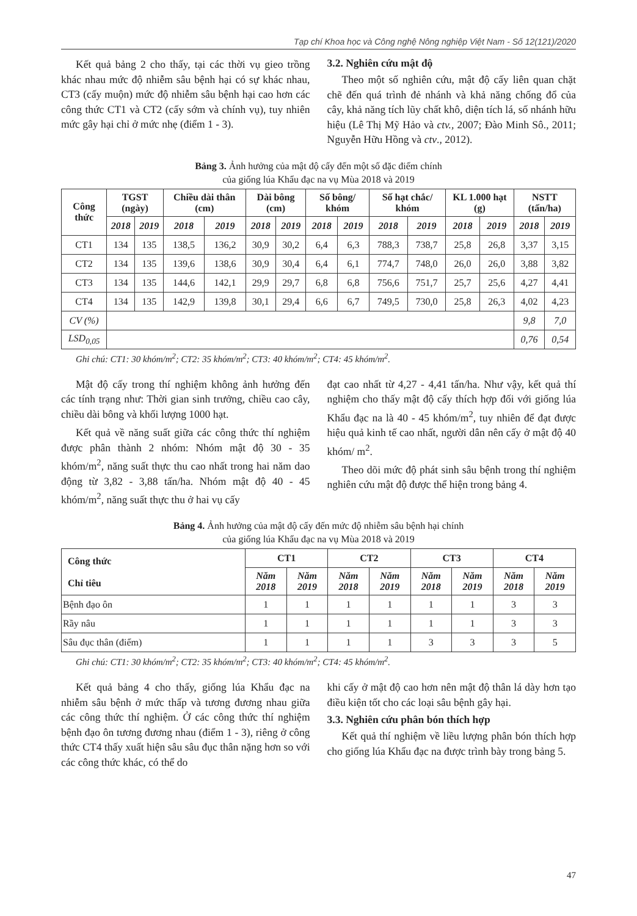Tạp chí Khoa học và Công nghệ Nông nghiệp Việt Nam - Số 12(121)/2020
Kết quả bảng 2 cho thấy, tại các thời vụ gieo trồng khác nhau mức độ nhiễm sâu bệnh hại có sự khác nhau, CT3 (cấy muộn) mức độ nhiễm sâu bệnh hại cao hơn các công thức CT1 và CT2 (cấy sớm và chính vụ), tuy nhiên mức gây hại chỉ ở mức nhẹ (điểm 1 - 3).
3.2. Nghiên cứu mật độ
Theo một số nghiên cứu, mật độ cấy liên quan chặt chẽ đến quá trình đẻ nhánh và khả năng chống đổ của cây, khả năng tích lũy chất khô, diện tích lá, số nhánh hữu hiệu (Lê Thị Mỹ Hảo và ctv., 2007; Đào Minh Sô., 2011; Nguyễn Hữu Hồng và ctv., 2012).
Bảng 3. Ảnh hưởng của mật độ cấy đến một số đặc điểm chính
của giống lúa Khẩu đạc na vụ Mùa 2018 và 2019
| Công thức | TGST (ngày) | | Chiều dài thân (cm) | | Dài bông (cm) | | Số bông/ khóm | | Số hạt chắc/ khóm | | KL 1.000 hạt (g) | | NSTT (tấn/ha) | |
| --- | --- | --- | --- | --- | --- | --- | --- | --- | --- | --- | --- | --- | --- | --- |
| | 2018 | 2019 | 2018 | 2019 | 2018 | 2019 | 2018 | 2019 | 2018 | 2019 | 2018 | 2019 | 2018 | 2019 |
| CT1 | 134 | 135 | 138,5 | 136,2 | 30,9 | 30,2 | 6,4 | 6,3 | 788,3 | 738,7 | 25,8 | 26,8 | 3,37 | 3,15 |
| CT2 | 134 | 135 | 139,6 | 138,6 | 30,9 | 30,4 | 6,4 | 6,1 | 774,7 | 748,0 | 26,0 | 26,0 | 3,88 | 3,82 |
| CT3 | 134 | 135 | 144,6 | 142,1 | 29,9 | 29,7 | 6,8 | 6,8 | 756,6 | 751,7 | 25,7 | 25,6 | 4,27 | 4,41 |
| CT4 | 134 | 135 | 142,9 | 139,8 | 30,1 | 29,4 | 6,6 | 6,7 | 749,5 | 730,0 | 25,8 | 26,3 | 4,02 | 4,23 |
| CV (%) | | | | | | | | | | | | | 9,8 | 7,0 |
| LSD<sub>0,05</sub> | | | | | | | | | | | | | 0,76 | 0,54 |
Ghi chú: CT1: 30 khóm/m<sup>2</sup>; CT2: 35 khóm/m<sup>2</sup>; CT3: 40 khóm/m<sup>2</sup>; CT4: 45 khóm/m<sup>2</sup>.
Mật độ cấy trong thí nghiệm không ảnh hưởng đến các tính trạng như: Thời gian sinh trưởng, chiều cao cây, chiều dài bông và khối lượng 1000 hạt.
Kết quả về năng suất giữa các công thức thí nghiệm được phân thành 2 nhóm: Nhóm mật độ 30 - 35 khóm/m<sup>2</sup>, năng suất thực thu cao nhất trong hai năm dao động từ 3,82 - 3,88 tấn/ha. Nhóm mật độ 40 - 45 khóm/m<sup>2</sup>, năng suất thực thu ở hai vụ cấy
đạt cao nhất từ 4,27 - 4,41 tấn/ha. Như vậy, kết quả thí nghiệm cho thấy mật độ cấy thích hợp đối với giống lúa Khẩu đạc na là 40 - 45 khóm/m<sup>2</sup>, tuy nhiên để đạt được hiệu quả kinh tế cao nhất, người dân nên cấy ở mật độ 40 khóm/ m<sup>2</sup>.
Theo dõi mức độ phát sinh sâu bệnh trong thí nghiệm nghiên cứu mật độ được thể hiện trong bảng 4.
Bảng 4. Ảnh hưởng của mật độ cấy đến mức độ nhiễm sâu bệnh hại chính
của giống lúa Khẩu đạc na vụ Mùa 2018 và 2019
| Công thức Chỉ tiêu | CT1 | | CT2 | | CT3 | | CT4 | |
| --- | --- | --- | --- | --- | --- | --- | --- | --- |
| | Năm 2018 | Năm 2019 | Năm 2018 | Năm 2019 | Năm 2018 | Năm 2019 | Năm 2018 | Năm 2019 |
| Bệnh đạo ôn | 1 | 1 | 1 | 1 | 1 | 1 | 3 | 3 |
| Rầy nâu | 1 | 1 | 1 | 1 | 1 | 1 | 3 | 3 |
| Sâu đục thân (điểm) | 1 | 1 | 1 | 1 | 3 | 3 | 3 | 5 |
Ghi chú: CT1: 30 khóm/m<sup>2</sup>; CT2: 35 khóm/m<sup>2</sup>; CT3: 40 khóm/m<sup>2</sup>; CT4: 45 khóm/m<sup>2</sup>.
Kết quả bảng 4 cho thấy, giống lúa Khẩu đạc na nhiễm sâu bệnh ở mức thấp và tương đương nhau giữa các công thức thí nghiệm. Ở các công thức thí nghiệm bệnh đạo ôn tương đương nhau (điểm 1 - 3), riêng ở công thức CT4 thấy xuất hiện sâu sâu đục thân nặng hơn so với các công thức khác, có thể do
khi cấy ở mật độ cao hơn nên mật độ thân lá dày hơn tạo điều kiện tốt cho các loại sâu bệnh gây hại.
3.3. Nghiên cứu phân bón thích hợp
Kết quả thí nghiệm về liều lượng phân bón thích hợp cho giống lúa Khẩu đạc na được trình bày trong bảng 5.
47